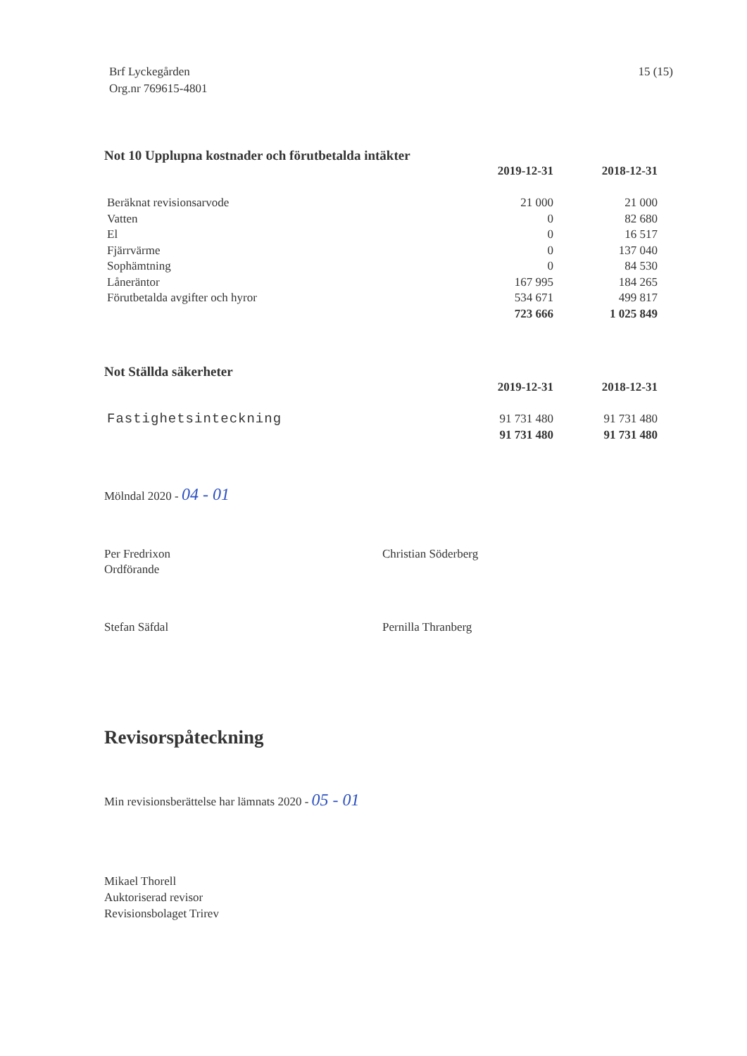Brf Lyckegården
Org.nr 769615-4801
15 (15)
Not 10 Upplupna kostnader och förutbetalda intäkter
| | 2019-12-31 | 2018-12-31 |
| Beräknat revisionsarvode | 21 000 | 21 000 |
| Vatten | 0 | 82 680 |
| El | 0 | 16 517 |
| Fjärrvärme | 0 | 137 040 |
| Sophämtning | 0 | 84 530 |
| Låneräntor | 167 995 | 184 265 |
| Förutbetalda avgifter och hyror | 534 671 | 499 817 |
| | 723 666 | 1 025 849 |
Not Ställda säkerheter
| | 2019-12-31 | 2018-12-31 |
| Fastighetsinteckning | 91 731 480 | 91 731 480 |
| | 91 731 480 | 91 731 480 |
Mölndal 2020 - 04 - 01
Per Fredrixon
Ordförande
Christian Söderberg
Stefan Säfdal Pernilla Thranberg
Revisorspåteckning
Min revisionsberättelse har lämnats 2020 - 05 - 01
Mikael Thorell
Auktoriserad revisor
Revisionsbolaget Trirev